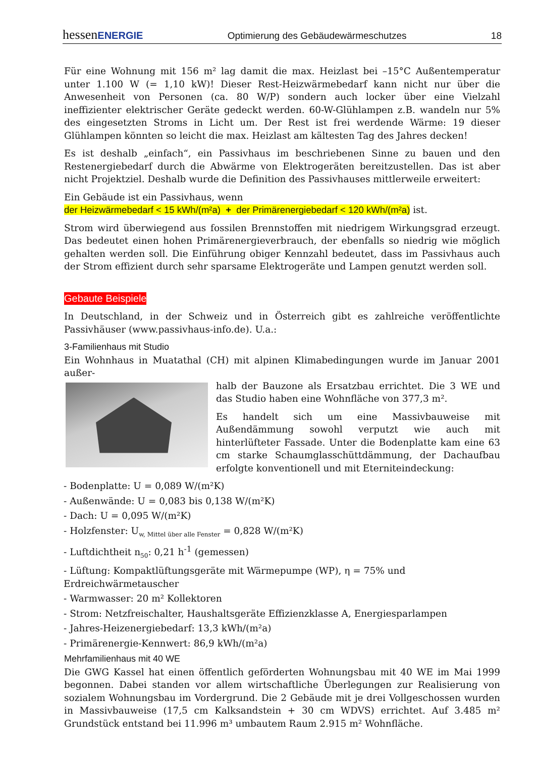hessenENERGIE Optimierung des Gebäudewärmeschutzes 18
Für eine Wohnung mit 156 m² lag damit die max. Heizlast bei –15°C Außentemperatur unter 1.100 W (= 1,10 kW)! Dieser Rest-Heizwärmebedarf kann nicht nur über die Anwesenheit von Personen (ca. 80 W/P) sondern auch locker über eine Vielzahl ineffizienter elektrischer Geräte gedeckt werden. 60-W-Glühlampen z.B. wandeln nur 5% des eingesetzten Stroms in Licht um. Der Rest ist frei werdende Wärme: 19 dieser Glühlampen könnten so leicht die max. Heizlast am kältesten Tag des Jahres decken!
Es ist deshalb „einfach“, ein Passivhaus im beschriebenen Sinne zu bauen und den Restenergiebedarf durch die Abwärme von Elektrogeräten bereitzustellen. Das ist aber nicht Projektziel. Deshalb wurde die Definition des Passivhauses mittlerweile erweitert:
Ein Gebäude ist ein Passivhaus, wenn
der Heizwärmebedarf < 15 kWh/(m²a) + der Primärenergiebedarf < 120 kWh/(m²a) ist.
Strom wird überwiegend aus fossilen Brennstoffen mit niedrigem Wirkungsgrad erzeugt. Das bedeutet einen hohen Primärenergieverbrauch, der ebenfalls so niedrig wie möglich gehalten werden soll. Die Einführung obiger Kennzahl bedeutet, dass im Passivhaus auch der Strom effizient durch sehr sparsame Elektrogeräte und Lampen genutzt werden soll.
Gebaute Beispiele
In Deutschland, in der Schweiz und in Österreich gibt es zahlreiche veröffentlichte Passivhäuser (www.passivhaus-info.de). U.a.:
3-Familienhaus mit Studio
Ein Wohnhaus in Muatathal (CH) mit alpinen Klimabedingungen wurde im Januar 2001 außer-
halb der Bauzone als Ersatzbau errichtet. Die 3 WE und das Studio haben eine Wohnfläche von 377,3 m².
Es handelt sich um eine Massivbauweise mit Außendämmung sowohl verputzt wie auch mit hinterlüfteter Fassade. Unter die Bodenplatte kam eine 63 cm starke Schaumglasschüttdämmung, der Dachaufbau erfolgte konventionell und mit Eterniteindeckung:
- Bodenplatte: U = 0,089 W/(m²K)
- Außenwände: U = 0,083 bis 0,138 W/(m²K)
- Dach: U = 0,095 W/(m²K)
- Holzfenster: U<sub>w, Mittel über alle Fenster</sub> = 0,828 W/(m²K)
- Luftdichtheit n<sub>50</sub>: 0,21 h<sup>-1</sup> (gemessen)
- Lüftung: Kompaktlüftungsgeräte mit Wärmepumpe (WP), η = 75% und Erdreichwärmetauscher
- Warmwasser: 20 m² Kollektoren
- Strom: Netzfreischalter, Haushaltsgeräte Effizienzklasse A, Energiesparlampen
- Jahres-Heizenergiebedarf: 13,3 kWh/(m²a)
- Primärenergie-Kennwert: 86,9 kWh/(m²a)
Mehrfamilienhaus mit 40 WE
Die GWG Kassel hat einen öffentlich geförderten Wohnungsbau mit 40 WE im Mai 1999 begonnen. Dabei standen vor allem wirtschaftliche Überlegungen zur Realisierung von sozialem Wohnungsbau im Vordergrund. Die 2 Gebäude mit je drei Vollgeschossen wurden in Massivbauweise (17,5 cm Kalksandstein + 30 cm WDVS) errichtet. Auf 3.485 m² Grundstück entstand bei 11.996 m³ umbautem Raum 2.915 m² Wohnfläche.